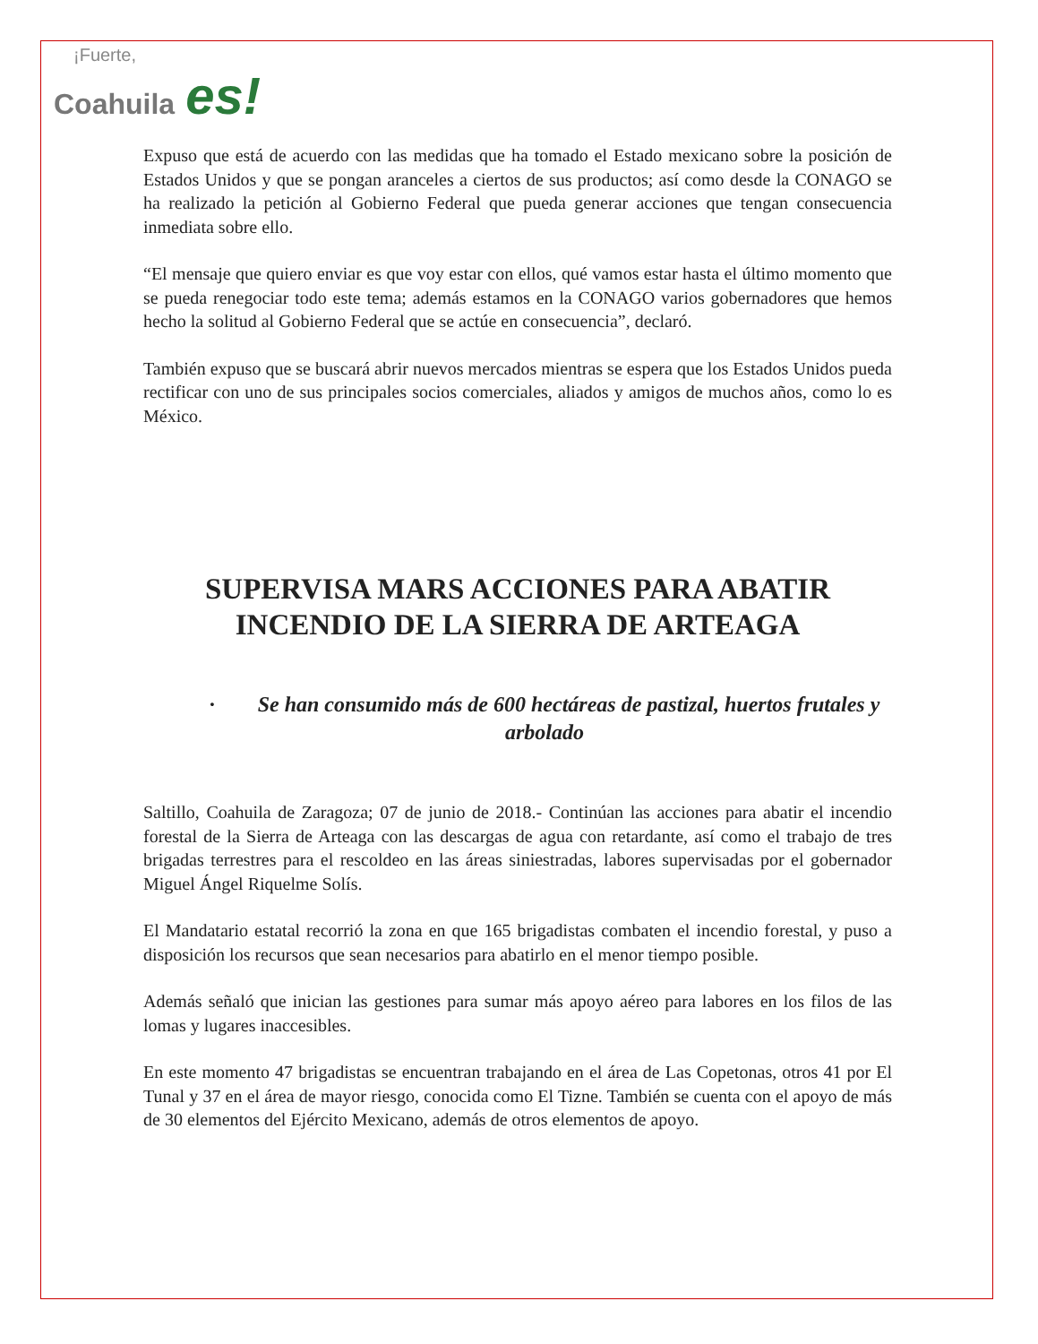¡Fuerte,
Coahuila es!
Expuso que está de acuerdo con las medidas que ha tomado el Estado mexicano sobre la posición de Estados Unidos y que se pongan aranceles a ciertos de sus productos; así como desde la CONAGO se ha realizado la petición al Gobierno Federal que pueda generar acciones que tengan consecuencia inmediata sobre ello.
“El mensaje que quiero enviar es que voy estar con ellos, qué vamos estar hasta el último momento que se pueda renegociar todo este tema; además estamos en la CONAGO varios gobernadores que hemos hecho la solitud al Gobierno Federal que se actúe en consecuencia”, declaró.
También expuso que se buscará abrir nuevos mercados mientras se espera que los Estados Unidos pueda rectificar con uno de sus principales socios comerciales, aliados y amigos de muchos años, como lo es México.
SUPERVISA MARS ACCIONES PARA ABATIR INCENDIO DE LA SIERRA DE ARTEAGA
· Se han consumido más de 600 hectáreas de pastizal, huertos frutales y arbolado
Saltillo, Coahuila de Zaragoza; 07 de junio de 2018.- Continúan las acciones para abatir el incendio forestal de la Sierra de Arteaga con las descargas de agua con retardante, así como el trabajo de tres brigadas terrestres para el rescoldeo en las áreas siniestradas, labores supervisadas por el gobernador Miguel Ángel Riquelme Solís.
El Mandatario estatal recorrió la zona en que 165 brigadistas combaten el incendio forestal, y puso a disposición los recursos que sean necesarios para abatirlo en el menor tiempo posible.
Además señaló que inician las gestiones para sumar más apoyo aéreo para labores en los filos de las lomas y lugares inaccesibles.
En este momento 47 brigadistas se encuentran trabajando en el área de Las Copetonas, otros 41 por El Tunal y 37 en el área de mayor riesgo, conocida como El Tizne. También se cuenta con el apoyo de más de 30 elementos del Ejército Mexicano, además de otros elementos de apoyo.